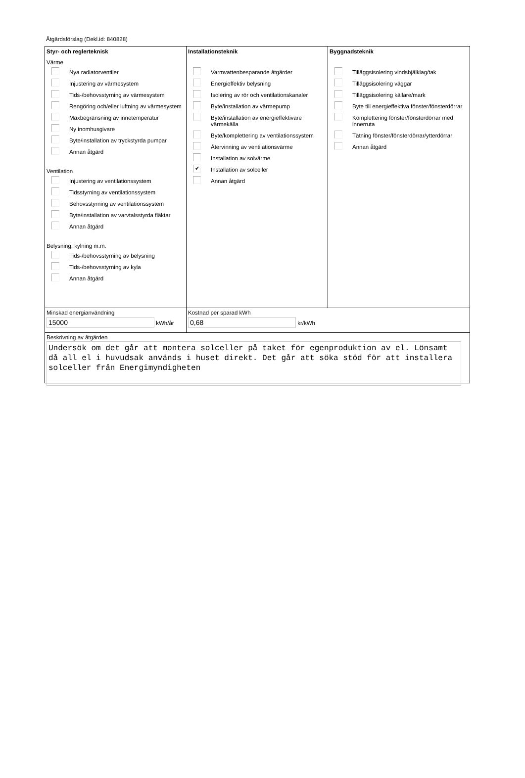Åtgärdsförslag (Dekl.id: 840828)
Styr- och reglerteknisk
Värme
Nya radiatorventiler
Injustering av värmesystem
Tids-/behovsstyrning av värmesystem
Rengöring och/eller luftning av värmesystem
Maxbegränsning av innetemperatur
Ny inomhusgivare
Byte/installation av tryckstyrda pumpar
Annan åtgärd
Ventilation
Injustering av ventilationssystem
Tidsstyrning av ventilationssystem
Behovsstyrning av ventilationssystem
Byte/installation av varvtalsstyrda fläktar
Annan åtgärd
Belysning, kylning m.m.
Tids-/behovsstyrning av belysning
Tids-/behovsstyrning av kyla
Annan åtgärd
Installationsteknik
Varmvattenbesparande åtgärder
Energieffektiv belysning
Isolering av rör och ventilationskanaler
Byte/installation av värmepump
Byte/installation av energieffektivare värmekälla
Byte/komplettering av ventilationssystem
Återvinning av ventilationsvärme
Installation av solvärme
✔
Installation av solceller
Annan åtgärd
Byggnadsteknik
Tilläggsisolering vindsbjälklag/tak
Tilläggsisolering väggar
Tilläggsisolering källare/mark
Byte till energieffektiva fönster/fönsterdörrar
Komplettering fönster/fönsterdörrar med innerruta
Tätning fönster/fönsterdörrar/ytterdörrar
Annan åtgärd
Minskad energianvändning
15000 kWh/år
Kostnad per sparad kWh
0,68 kr/kWh
Beskrivning av åtgärden
Undersök om det går att montera solceller på taket för egenproduktion av el. Lönsamt då all el i huvudsak används i huset direkt. Det går att söka stöd för att installera solceller från Energimyndigheten